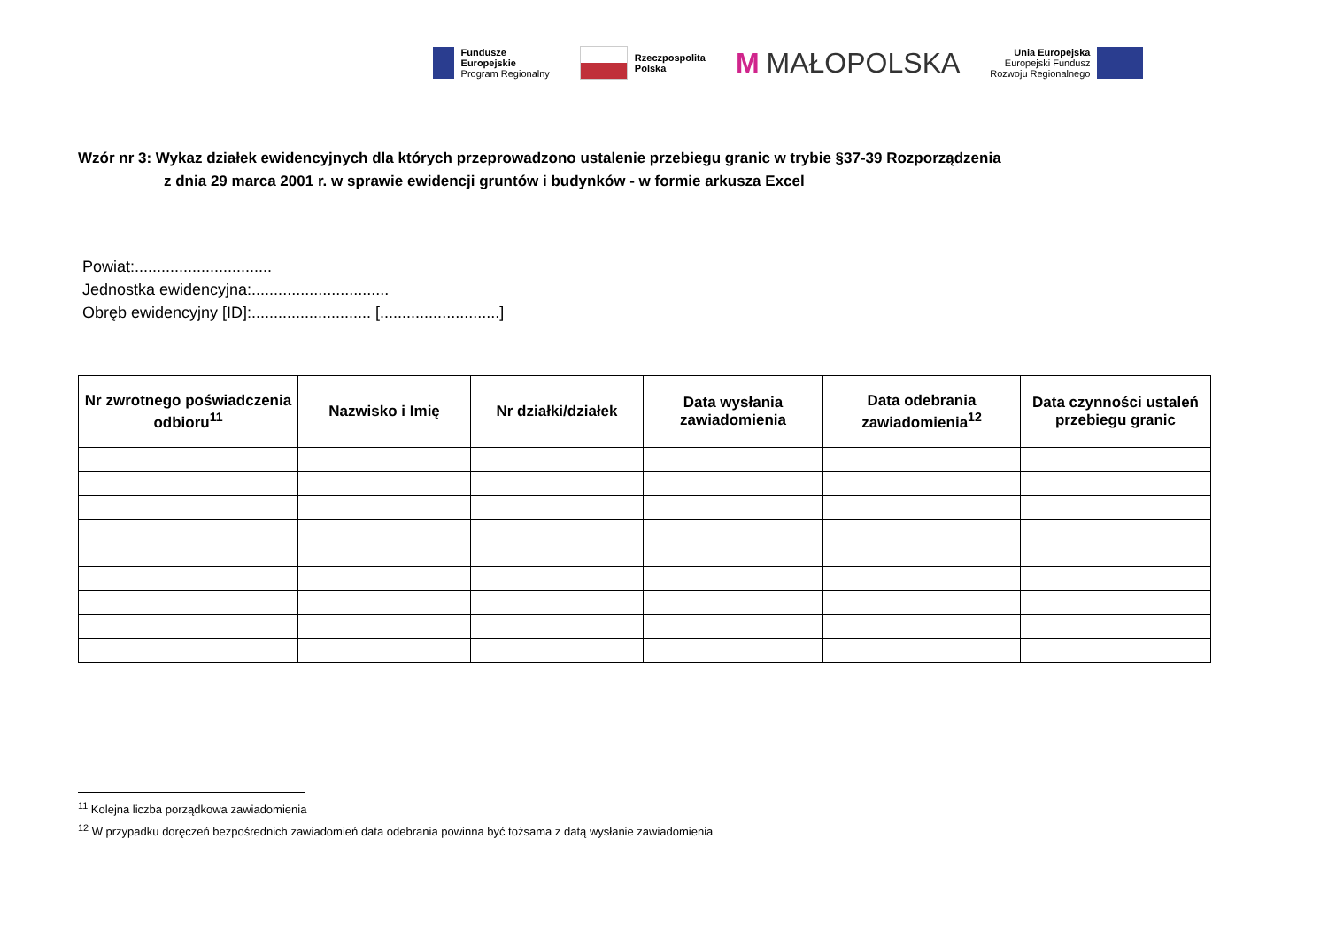Fundusze
Europejskie
Program Regionalny
Rzeczpospolita
Polska
M MAŁOPOLSKA
Unia Europejska
Europejski Fundusz
Rozwoju Regionalnego
Wzór nr 3: Wykaz działek ewidencyjnych dla których przeprowadzono ustalenie przebiegu granic w trybie §37-39 Rozporządzenia
z dnia 29 marca 2001 r. w sprawie ewidencji gruntów i budynków - w formie arkusza Excel
Powiat:...............................
Jednostka ewidencyjna:...............................
Obręb ewidencyjny [ID]:........................... [...........................]
| Nr zwrotnego poświadczenia odbioru<sup>11</sup> | Nazwisko i Imię | Nr działki/działek | Data wysłania zawiadomienia | Data odebrania zawiadomienia<sup>12</sup> | Data czynności ustaleń przebiegu granic |
| --- | --- | --- | --- | --- | --- |
<sup>11</sup> Kolejna liczba porządkowa zawiadomienia
<sup>12</sup> W przypadku doręczeń bezpośrednich zawiadomień data odebrania powinna być tożsama z datą wysłanie zawiadomienia